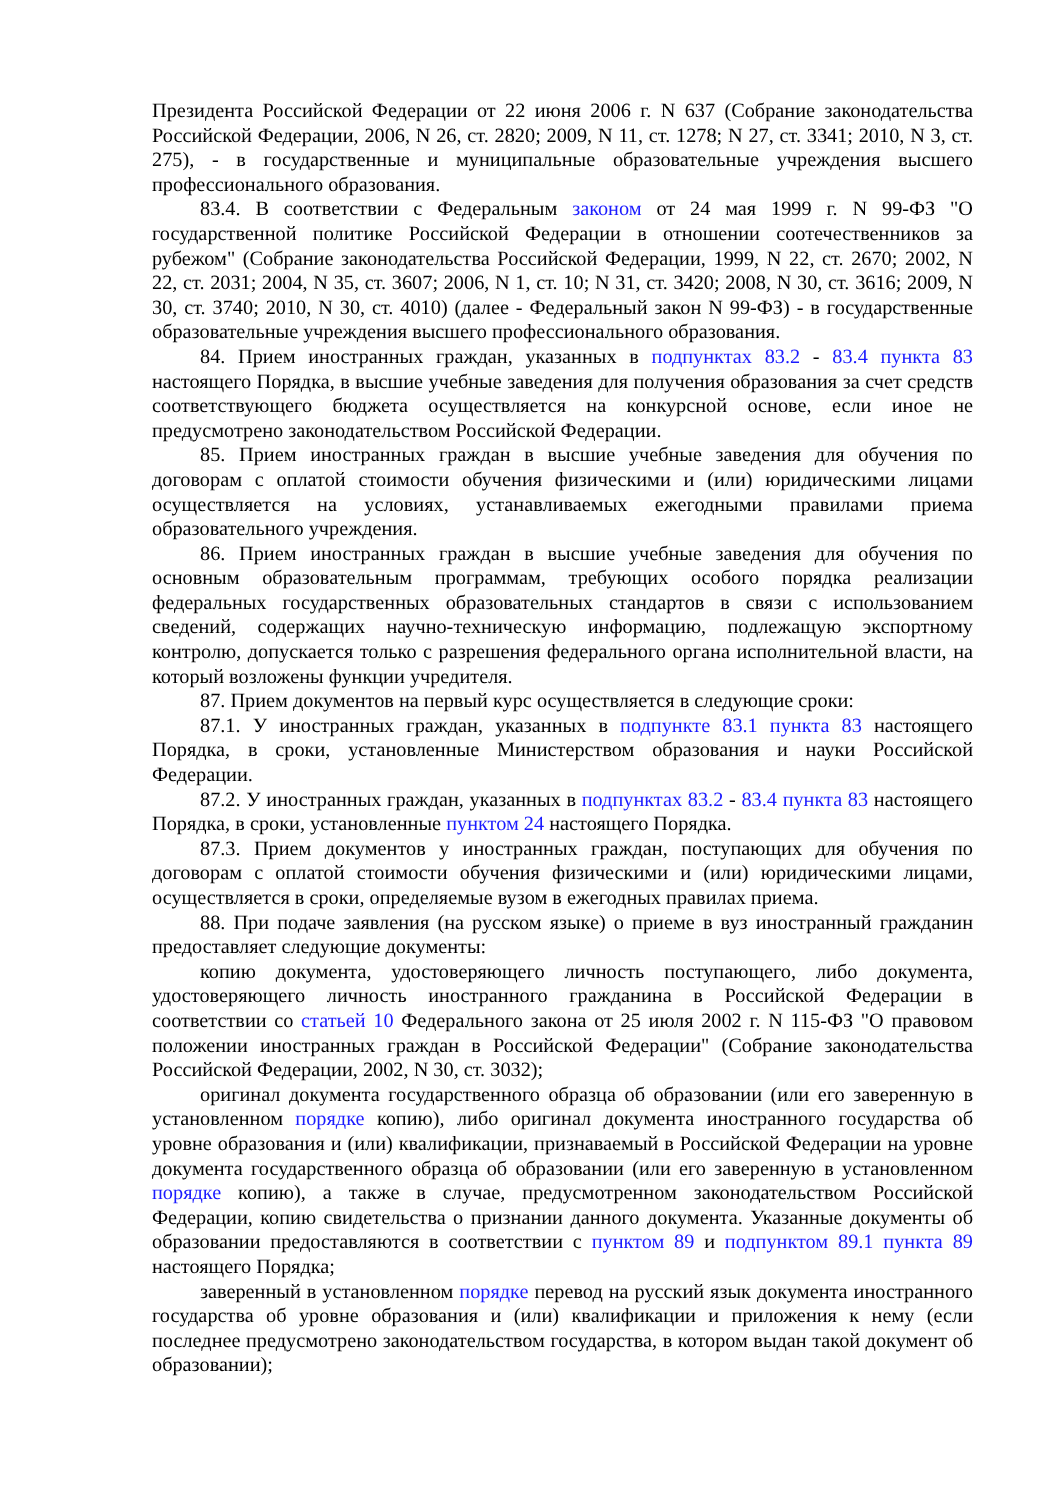Президента Российской Федерации от 22 июня 2006 г. N 637 (Собрание законодательства Российской Федерации, 2006, N 26, ст. 2820; 2009, N 11, ст. 1278; N 27, ст. 3341; 2010, N 3, ст. 275), - в государственные и муниципальные образовательные учреждения высшего профессионального образования.
83.4. В соответствии с Федеральным законом от 24 мая 1999 г. N 99-ФЗ "О государственной политике Российской Федерации в отношении соотечественников за рубежом" (Собрание законодательства Российской Федерации, 1999, N 22, ст. 2670; 2002, N 22, ст. 2031; 2004, N 35, ст. 3607; 2006, N 1, ст. 10; N 31, ст. 3420; 2008, N 30, ст. 3616; 2009, N 30, ст. 3740; 2010, N 30, ст. 4010) (далее - Федеральный закон N 99-ФЗ) - в государственные образовательные учреждения высшего профессионального образования.
84. Прием иностранных граждан, указанных в подпунктах 83.2 - 83.4 пункта 83 настоящего Порядка, в высшие учебные заведения для получения образования за счет средств соответствующего бюджета осуществляется на конкурсной основе, если иное не предусмотрено законодательством Российской Федерации.
85. Прием иностранных граждан в высшие учебные заведения для обучения по договорам с оплатой стоимости обучения физическими и (или) юридическими лицами осуществляется на условиях, устанавливаемых ежегодными правилами приема образовательного учреждения.
86. Прием иностранных граждан в высшие учебные заведения для обучения по основным образовательным программам, требующих особого порядка реализации федеральных государственных образовательных стандартов в связи с использованием сведений, содержащих научно-техническую информацию, подлежащую экспортному контролю, допускается только с разрешения федерального органа исполнительной власти, на который возложены функции учредителя.
87. Прием документов на первый курс осуществляется в следующие сроки:
87.1. У иностранных граждан, указанных в подпункте 83.1 пункта 83 настоящего Порядка, в сроки, установленные Министерством образования и науки Российской Федерации.
87.2. У иностранных граждан, указанных в подпунктах 83.2 - 83.4 пункта 83 настоящего Порядка, в сроки, установленные пунктом 24 настоящего Порядка.
87.3. Прием документов у иностранных граждан, поступающих для обучения по договорам с оплатой стоимости обучения физическими и (или) юридическими лицами, осуществляется в сроки, определяемые вузом в ежегодных правилах приема.
88. При подаче заявления (на русском языке) о приеме в вуз иностранный гражданин предоставляет следующие документы:
копию документа, удостоверяющего личность поступающего, либо документа, удостоверяющего личность иностранного гражданина в Российской Федерации в соответствии со статьей 10 Федерального закона от 25 июля 2002 г. N 115-ФЗ "О правовом положении иностранных граждан в Российской Федерации" (Собрание законодательства Российской Федерации, 2002, N 30, ст. 3032);
оригинал документа государственного образца об образовании (или его заверенную в установленном порядке копию), либо оригинал документа иностранного государства об уровне образования и (или) квалификации, признаваемый в Российской Федерации на уровне документа государственного образца об образовании (или его заверенную в установленном порядке копию), а также в случае, предусмотренном законодательством Российской Федерации, копию свидетельства о признании данного документа. Указанные документы об образовании предоставляются в соответствии с пунктом 89 и подпунктом 89.1 пункта 89 настоящего Порядка;
заверенный в установленном порядке перевод на русский язык документа иностранного государства об уровне образования и (или) квалификации и приложения к нему (если последнее предусмотрено законодательством государства, в котором выдан такой документ об образовании);